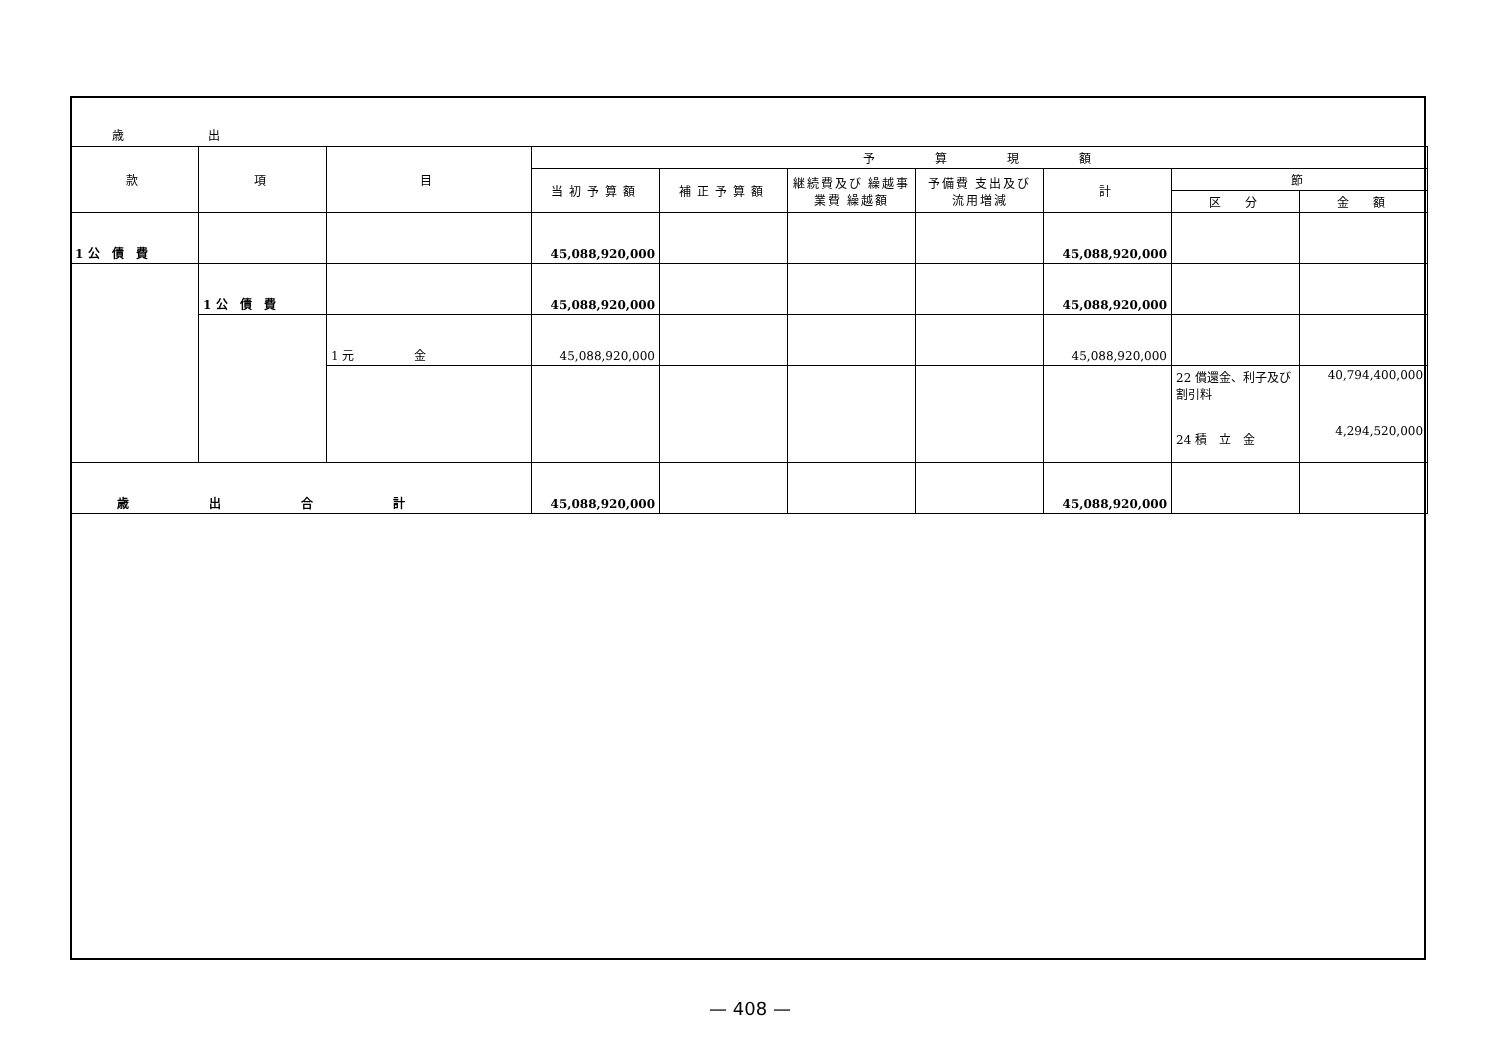歳 出
| 款 | 項 | 目 | 予 算 現 額 | | | | | | |
| --- | --- | --- | --- | --- | --- | --- | --- | --- | --- |
| | | | 当初予算額 | 補正予算額 | 継続費及び 繰越事業費 繰越額 | 予備費 支出及び 流用増減 | 計 | 節 | |
| | | | | | | | | 区 分 | 金 額 |
| 1 公 債 費 | | | 45,088,920,000 | | | | 45,088,920,000 | | |
| | 1 公 債 費 | | 45,088,920,000 | | | | 45,088,920,000 | | |
| | | 1 元 金 | 45,088,920,000 | | | | 45,088,920,000 | | |
| | | | | | | | | 22 償還金、利子及び 割引料 24 積 立 金 | 40,794,400,000 4,294,520,000 |
| 歳出合計 | | | 45,088,920,000 | | | | 45,088,920,000 | | |
— 408 —